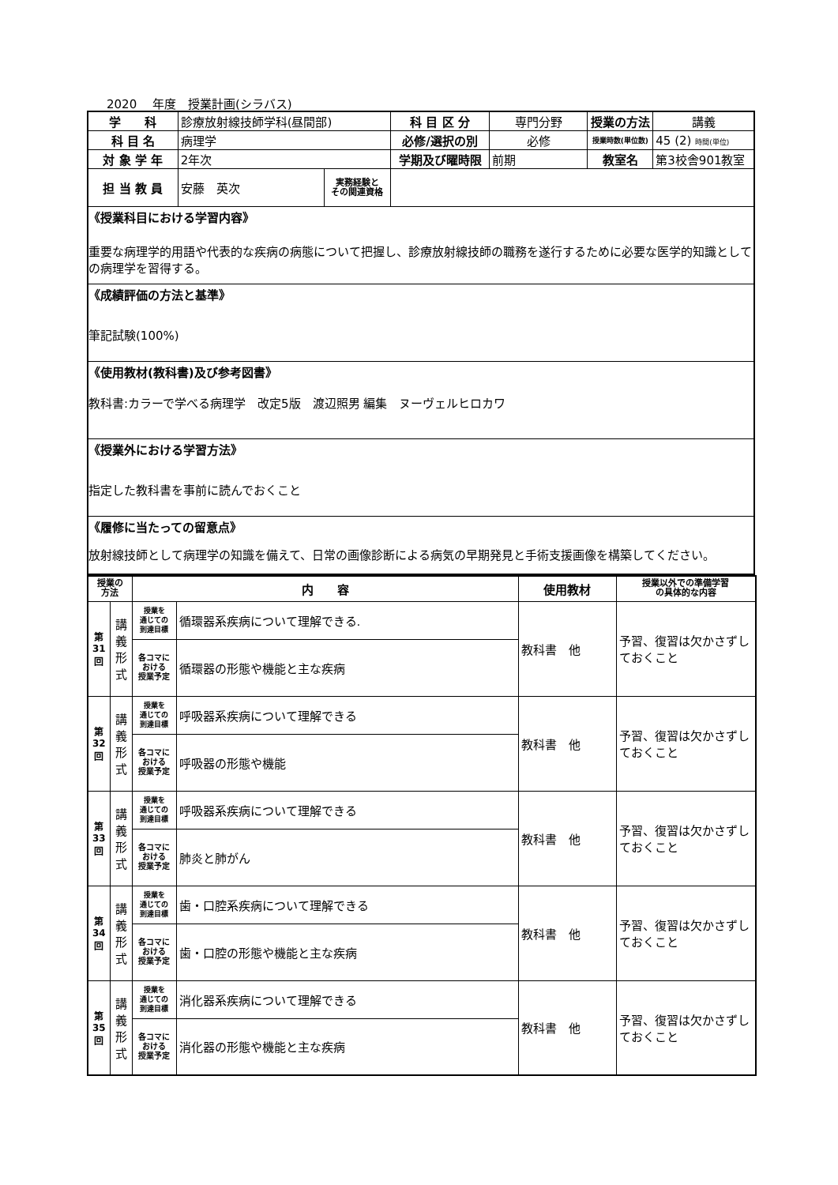2020　 年度　授業計画(シラバス)
| 学 科 | 診療放射線技師学科(昼間部) | | 科 目 区 分 | 専門分野 | 授業の方法 | 講義 |
| 科 目 名 | 病理学 | | 必修/選択の別 | 必修 | 授業時数(単位数) | 45 (2) 時間(単位) |
| 対 象 学 年 | 2年次 | | 学期及び曜時限 | 前期 | 教室名 | 第3校舎901教室 |
| 担 当 教 員 | 安藤 英次 | 実務経験と その関連資格 | | | | |
| 《授業科目における学習内容》 重要な病理学的用語や代表的な疾病の病態について把握し、診療放射線技師の職務を遂行するために必要な医学的知識としての病理学を習得する。 | | | | | | |
| 《成績評価の方法と基準》 筆記試験(100%) | | | | | | |
| 《使用教材(教科書)及び参考図書》 教科書:カラーで学べる病理学 改定5版 渡辺照男 編集 ヌーヴェルヒロカワ | | | | | | |
| 《授業外における学習方法》 指定した教科書を事前に読んでおくこと | | | | | | |
| 《履修に当たっての留意点》 放射線技師として病理学の知識を備えて、日常の画像診断による病気の早期発見と手術支援画像を構築してください。 | | | | | | |
| 授業の 方法 | | 内 容 | | 使用教材 | 授業以外での準備学習 の具体的な内容 |
| 第 31 回 | 講 義 形 式 | 授業を 通じての 到達目標 | 循環器系疾病について理解できる. | 教科書 他 | 予習、復習は欠かさずしておくこと |
| | | 各コマに おける 授業予定 | 循環器の形態や機能と主な疾病 | | |
| 第 32 回 | 講 義 形 式 | 授業を 通じての 到達目標 | 呼吸器系疾病について理解できる | 教科書 他 | 予習、復習は欠かさずしておくこと |
| | | 各コマに おける 授業予定 | 呼吸器の形態や機能 | | |
| 第 33 回 | 講 義 形 式 | 授業を 通じての 到達目標 | 呼吸器系疾病について理解できる | 教科書 他 | 予習、復習は欠かさずしておくこと |
| | | 各コマに おける 授業予定 | 肺炎と肺がん | | |
| 第 34 回 | 講 義 形 式 | 授業を 通じての 到達目標 | 歯・口腔系疾病について理解できる | 教科書 他 | 予習、復習は欠かさずしておくこと |
| | | 各コマに おける 授業予定 | 歯・口腔の形態や機能と主な疾病 | | |
| 第 35 回 | 講 義 形 式 | 授業を 通じての 到達目標 | 消化器系疾病について理解できる | 教科書 他 | 予習、復習は欠かさずしておくこと |
| | | 各コマに おける 授業予定 | 消化器の形態や機能と主な疾病 | | |